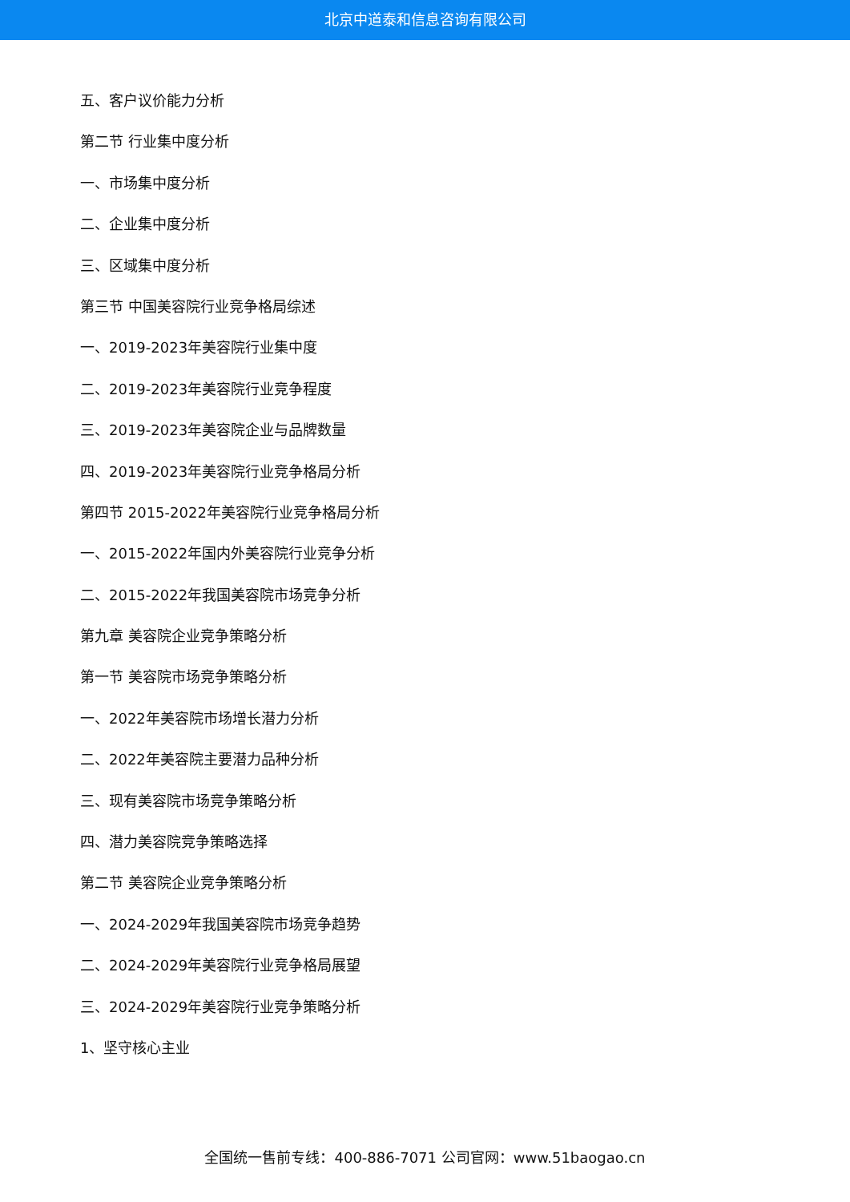北京中道泰和信息咨询有限公司
五、客户议价能力分析
第二节 行业集中度分析
一、市场集中度分析
二、企业集中度分析
三、区域集中度分析
第三节 中国美容院行业竞争格局综述
一、2019-2023年美容院行业集中度
二、2019-2023年美容院行业竞争程度
三、2019-2023年美容院企业与品牌数量
四、2019-2023年美容院行业竞争格局分析
第四节 2015-2022年美容院行业竞争格局分析
一、2015-2022年国内外美容院行业竞争分析
二、2015-2022年我国美容院市场竞争分析
第九章 美容院企业竞争策略分析
第一节 美容院市场竞争策略分析
一、2022年美容院市场增长潜力分析
二、2022年美容院主要潜力品种分析
三、现有美容院市场竞争策略分析
四、潜力美容院竞争策略选择
第二节 美容院企业竞争策略分析
一、2024-2029年我国美容院市场竞争趋势
二、2024-2029年美容院行业竞争格局展望
三、2024-2029年美容院行业竞争策略分析
1、坚守核心主业
全国统一售前专线：400-886-7071 公司官网：www.51baogao.cn